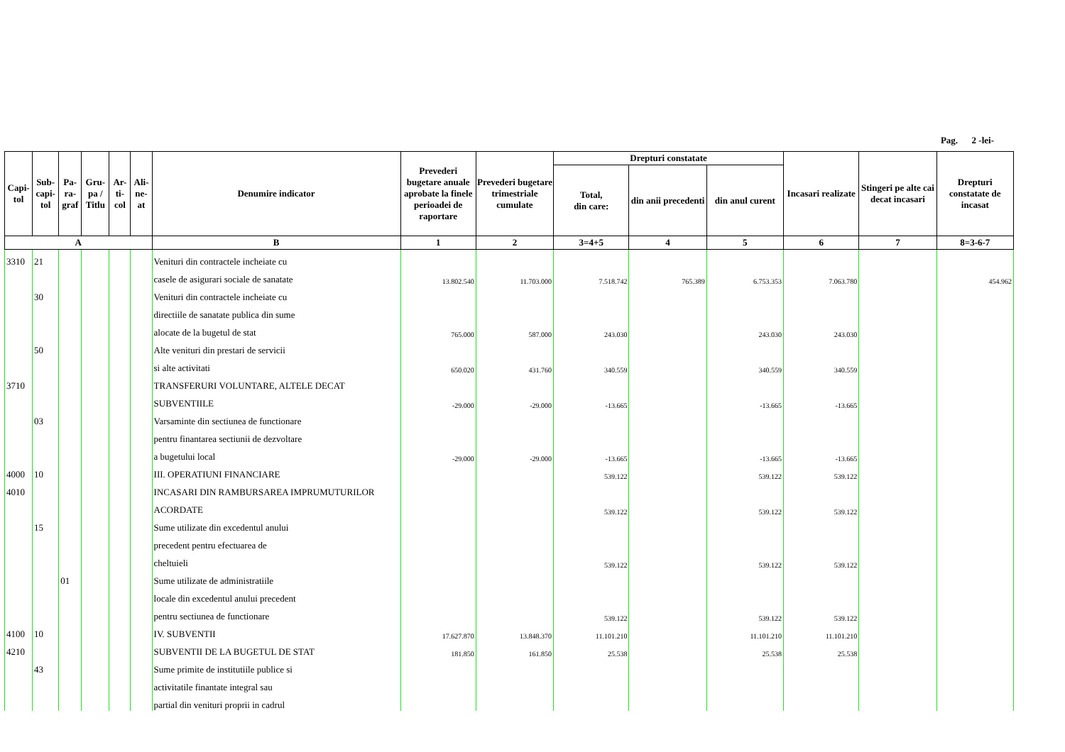Pag. 2 -lei-
| Capi- tol | Sub- capi- tol | Pa- ra- graf | Gru- pa / Titlu | Ar- ti- col | Ali- ne- at | Denumire indicator | Prevederi bugetare anuale aprobate la finele perioadei de raportare | Prevederi bugetare trimestriale cumulate | Drepturi constatate | | | Incasari realizate | Stingeri pe alte cai decat incasari | Drepturi constatate de incasat |
| --- | --- | --- | --- | --- | --- | --- | --- | --- | --- | --- | --- | --- | --- | --- |
| | | | | | | | | | Total, din care: | din anii precedenti | din anul curent | | | |
| A | | | | | | B | 1 | 2 | 3=4+5 | 4 | 5 | 6 | 7 | 8=3-6-7 |
| 3310 | 21 | | | | | Venituri din contractele incheiate cu | | | | | | | | |
| | | | | | | casele de asigurari sociale de sanatate | 13.802.540 | 11.703.000 | 7.518.742 | 765.389 | 6.753.353 | 7.063.780 | | 454.962 |
| | 30 | | | | | Venituri din contractele incheiate cu | | | | | | | | |
| | | | | | | directiile de sanatate publica din sume | | | | | | | | |
| | | | | | | alocate de la bugetul de stat | 765.000 | 587.000 | 243.030 | | 243.030 | 243.030 | | |
| | 50 | | | | | Alte venituri din prestari de servicii | | | | | | | | |
| | | | | | | si alte activitati | 650.020 | 431.760 | 340.559 | | 340.559 | 340.559 | | |
| 3710 | | | | | | TRANSFERURI VOLUNTARE, ALTELE DECAT | | | | | | | | |
| | | | | | | SUBVENTIILE | -29.000 | -29.000 | -13.665 | | -13.665 | -13.665 | | |
| | 03 | | | | | Varsaminte din sectiunea de functionare | | | | | | | | |
| | | | | | | pentru finantarea sectiunii de dezvoltare | | | | | | | | |
| | | | | | | a bugetului local | -29.000 | -29.000 | -13.665 | | -13.665 | -13.665 | | |
| 4000 | 10 | | | | | III. OPERATIUNI FINANCIARE | | | 539.122 | | 539.122 | 539.122 | | |
| 4010 | | | | | | INCASARI DIN RAMBURSAREA IMPRUMUTURILOR | | | | | | | | |
| | | | | | | ACORDATE | | | 539.122 | | 539.122 | 539.122 | | |
| | 15 | | | | | Sume utilizate din excedentul anului | | | | | | | | |
| | | | | | | precedent pentru efectuarea de | | | | | | | | |
| | | | | | | cheltuieli | | | 539.122 | | 539.122 | 539.122 | | |
| | | 01 | | | | Sume utilizate de administratiile | | | | | | | | |
| | | | | | | locale din excedentul anului precedent | | | | | | | | |
| | | | | | | pentru sectiunea de functionare | | | 539.122 | | 539.122 | 539.122 | | |
| 4100 | 10 | | | | | IV. SUBVENTII | 17.627.870 | 13.848.370 | 11.101.210 | | 11.101.210 | 11.101.210 | | |
| 4210 | | | | | | SUBVENTII DE LA BUGETUL DE STAT | 181.850 | 161.850 | 25.538 | | 25.538 | 25.538 | | |
| | 43 | | | | | Sume primite de institutiile publice si | | | | | | | | |
| | | | | | | activitatile finantate integral sau | | | | | | | | |
| | | | | | | partial din venituri proprii in cadrul | | | | | | | | |